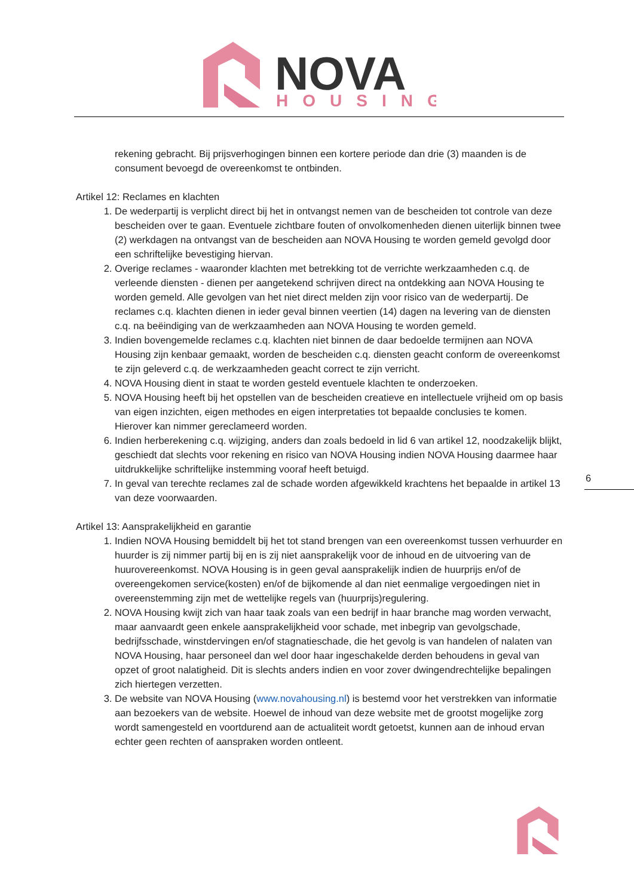NOVA
HOUSING
rekening gebracht. Bij prijsverhogingen binnen een kortere periode dan drie (3) maanden is de consument bevoegd de overeenkomst te ontbinden.
Artikel 12: Reclames en klachten
1. De wederpartij is verplicht direct bij het in ontvangst nemen van de bescheiden tot controle van deze bescheiden over te gaan. Eventuele zichtbare fouten of onvolkomenheden dienen uiterlijk binnen twee (2) werkdagen na ontvangst van de bescheiden aan NOVA Housing te worden gemeld gevolgd door een schriftelijke bevestiging hiervan.
2. Overige reclames - waaronder klachten met betrekking tot de verrichte werkzaamheden c.q. de verleende diensten - dienen per aangetekend schrijven direct na ontdekking aan NOVA Housing te worden gemeld. Alle gevolgen van het niet direct melden zijn voor risico van de wederpartij. De reclames c.q. klachten dienen in ieder geval binnen veertien (14) dagen na levering van de diensten c.q. na beëindiging van de werkzaamheden aan NOVA Housing te worden gemeld.
3. Indien bovengemelde reclames c.q. klachten niet binnen de daar bedoelde termijnen aan NOVA Housing zijn kenbaar gemaakt, worden de bescheiden c.q. diensten geacht conform de overeenkomst te zijn geleverd c.q. de werkzaamheden geacht correct te zijn verricht.
4. NOVA Housing dient in staat te worden gesteld eventuele klachten te onderzoeken.
5. NOVA Housing heeft bij het opstellen van de bescheiden creatieve en intellectuele vrijheid om op basis van eigen inzichten, eigen methodes en eigen interpretaties tot bepaalde conclusies te komen. Hierover kan nimmer gereclameerd worden.
6. Indien herberekening c.q. wijziging, anders dan zoals bedoeld in lid 6 van artikel 12, noodzakelijk blijkt, geschiedt dat slechts voor rekening en risico van NOVA Housing indien NOVA Housing daarmee haar uitdrukkelijke schriftelijke instemming vooraf heeft betuigd.
7. In geval van terechte reclames zal de schade worden afgewikkeld krachtens het bepaalde in artikel 13 van deze voorwaarden.
Artikel 13: Aansprakelijkheid en garantie
1. Indien NOVA Housing bemiddelt bij het tot stand brengen van een overeenkomst tussen verhuurder en huurder is zij nimmer partij bij en is zij niet aansprakelijk voor de inhoud en de uitvoering van de huurovereenkomst. NOVA Housing is in geen geval aansprakelijk indien de huurprijs en/of de overeengekomen service(kosten) en/of de bijkomende al dan niet eenmalige vergoedingen niet in overeenstemming zijn met de wettelijke regels van (huurprijs)regulering.
2. NOVA Housing kwijt zich van haar taak zoals van een bedrijf in haar branche mag worden verwacht, maar aanvaardt geen enkele aansprakelijkheid voor schade, met inbegrip van gevolgschade, bedrijfsschade, winstdervingen en/of stagnatieschade, die het gevolg is van handelen of nalaten van NOVA Housing, haar personeel dan wel door haar ingeschakelde derden behoudens in geval van opzet of groot nalatigheid. Dit is slechts anders indien en voor zover dwingendrechtelijke bepalingen zich hiertegen verzetten.
3. De website van NOVA Housing (www.novahousing.nl) is bestemd voor het verstrekken van informatie aan bezoekers van de website. Hoewel de inhoud van deze website met de grootst mogelijke zorg wordt samengesteld en voortdurend aan de actualiteit wordt getoetst, kunnen aan de inhoud ervan echter geen rechten of aanspraken worden ontleent.
6